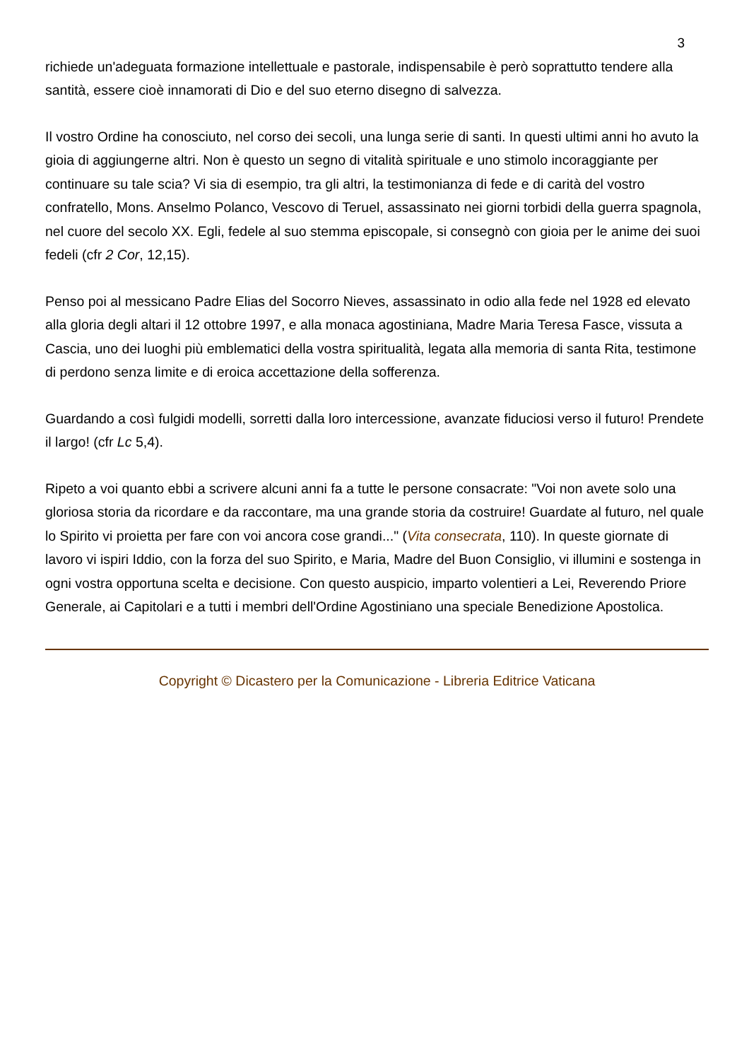3
richiede un'adeguata formazione intellettuale e pastorale, indispensabile è però soprattutto tendere alla santità, essere cioè innamorati di Dio e del suo eterno disegno di salvezza.
Il vostro Ordine ha conosciuto, nel corso dei secoli, una lunga serie di santi. In questi ultimi anni ho avuto la gioia di aggiungerne altri. Non è questo un segno di vitalità spirituale e uno stimolo incoraggiante per continuare su tale scia? Vi sia di esempio, tra gli altri, la testimonianza di fede e di carità del vostro confratello, Mons. Anselmo Polanco, Vescovo di Teruel, assassinato nei giorni torbidi della guerra spagnola, nel cuore del secolo XX. Egli, fedele al suo stemma episcopale, si consegnò con gioia per le anime dei suoi fedeli (cfr 2 Cor, 12,15).
Penso poi al messicano Padre Elias del Socorro Nieves, assassinato in odio alla fede nel 1928 ed elevato alla gloria degli altari il 12 ottobre 1997, e alla monaca agostiniana, Madre Maria Teresa Fasce, vissuta a Cascia, uno dei luoghi più emblematici della vostra spiritualità, legata alla memoria di santa Rita, testimone di perdono senza limite e di eroica accettazione della sofferenza.
Guardando a così fulgidi modelli, sorretti dalla loro intercessione, avanzate fiduciosi verso il futuro! Prendete il largo! (cfr Lc 5,4).
Ripeto a voi quanto ebbi a scrivere alcuni anni fa a tutte le persone consacrate: "Voi non avete solo una gloriosa storia da ricordare e da raccontare, ma una grande storia da costruire! Guardate al futuro, nel quale lo Spirito vi proietta per fare con voi ancora cose grandi..." (Vita consecrata, 110). In queste giornate di lavoro vi ispiri Iddio, con la forza del suo Spirito, e Maria, Madre del Buon Consiglio, vi illumini e sostenga in ogni vostra opportuna scelta e decisione. Con questo auspicio, imparto volentieri a Lei, Reverendo Priore Generale, ai Capitolari e a tutti i membri dell'Ordine Agostiniano una speciale Benedizione Apostolica.
Copyright © Dicastero per la Comunicazione - Libreria Editrice Vaticana